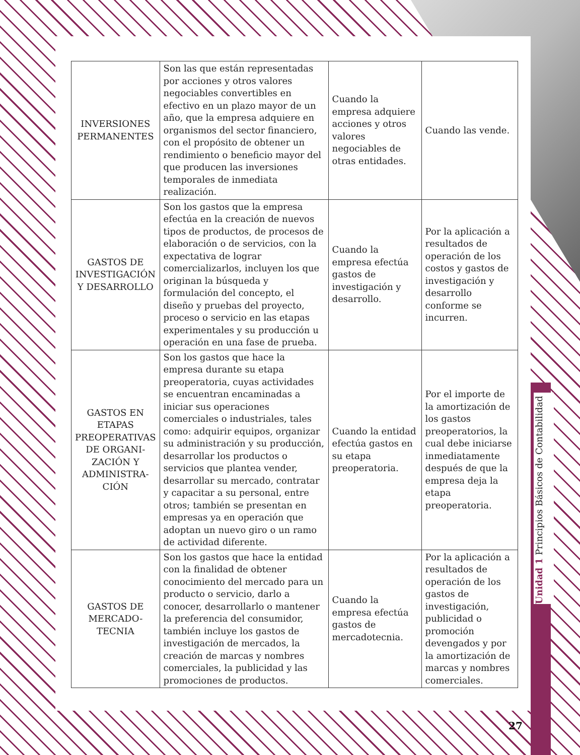| INVERSIONES PERMANENTES | Son las que están representadas por acciones y otros valores negociables convertibles en efectivo en un plazo mayor de un año, que la empresa adquiere en organismos del sector financiero, con el propósito de obtener un rendimiento o beneficio mayor del que producen las inversiones temporales de inmediata realización. | Cuando la empresa adquiere acciones y otros valores negociables de otras entidades. | Cuando las vende. |
| GASTOS DE INVESTIGACIÓN Y DESARROLLO | Son los gastos que la empresa efectúa en la creación de nuevos tipos de productos, de procesos de elaboración o de servicios, con la expectativa de lograr comercializarlos, incluyen los que originan la búsqueda y formulación del concepto, el diseño y pruebas del proyecto, proceso o servicio en las etapas experimentales y su producción u operación en una fase de prueba. | Cuando la empresa efectúa gastos de investigación y desarrollo. | Por la aplicación a resultados de operación de los costos y gastos de investigación y desarrollo conforme se incurren. |
| GASTOS EN ETAPAS PREOPERATIVAS DE ORGANI-ZACIÓN Y ADMINISTRA-CIÓN | Son los gastos que hace la empresa durante su etapa preoperatoria, cuyas actividades se encuentran encaminadas a iniciar sus operaciones comerciales o industriales, tales como: adquirir equipos, organizar su administración y su producción, desarrollar los productos o servicios que plantea vender, desarrollar su mercado, contratar y capacitar a su personal, entre otros; también se presentan en empresas ya en operación que adoptan un nuevo giro o un ramo de actividad diferente. | Cuando la entidad efectúa gastos en su etapa preoperatoria. | Por el importe de la amortización de los gastos preoperatorios, la cual debe iniciarse inmediatamente después de que la empresa deja la etapa preoperatoria. |
| GASTOS DE MERCADO-TECNIA | Son los gastos que hace la entidad con la finalidad de obtener conocimiento del mercado para un producto o servicio, darlo a conocer, desarrollarlo o mantener la preferencia del consumidor, también incluye los gastos de investigación de mercados, la creación de marcas y nombres comerciales, la publicidad y las promociones de productos. | Cuando la empresa efectúa gastos de mercadotecnia. | Por la aplicación a resultados de operación de los gastos de investigación, publicidad o promoción devengados y por la amortización de marcas y nombres comerciales. |
Unidad 1 Principios Básicos de Contabilidad
27